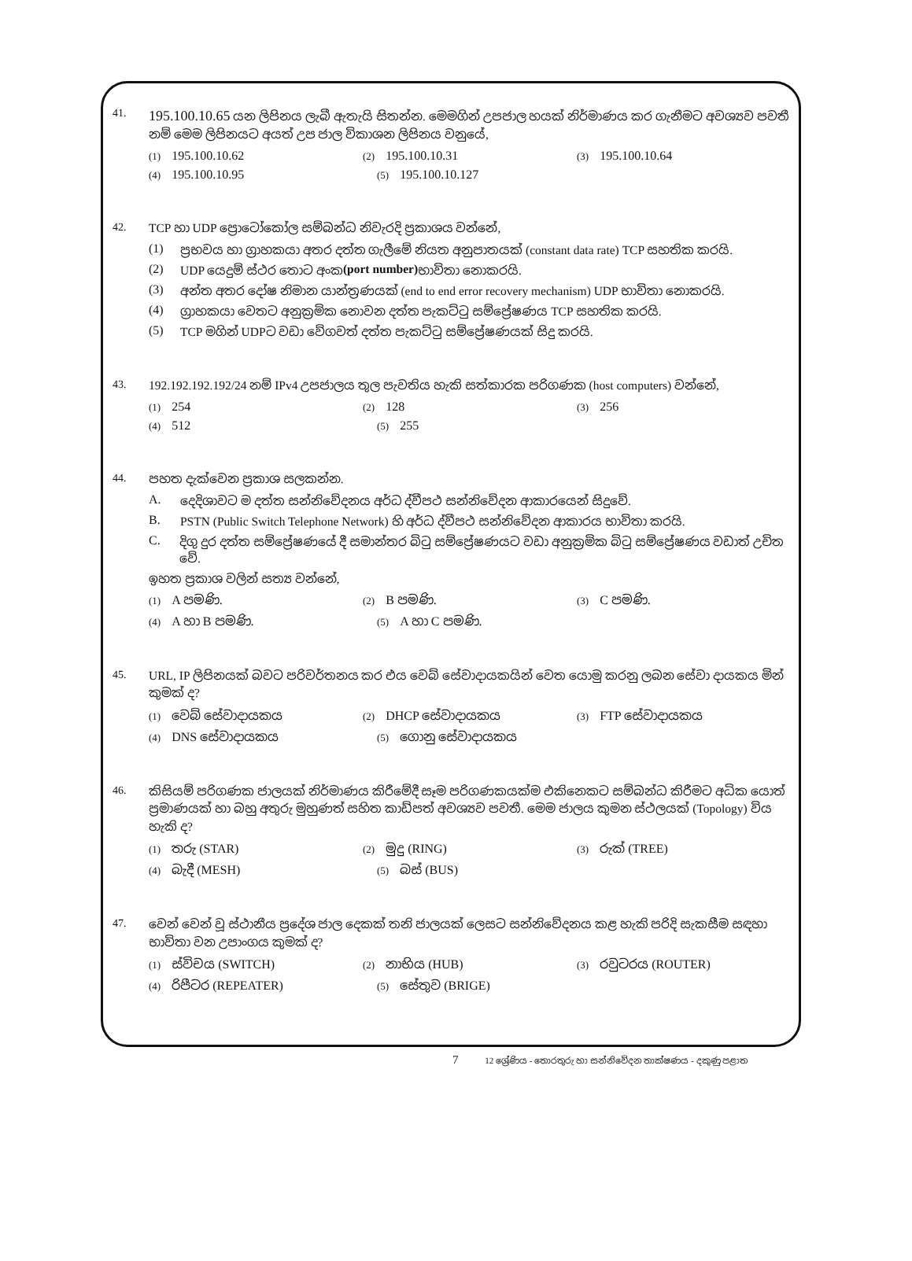41.
195.100.10.65 යන ලිපිනය ලැබී ඇතැයි සිතන්න. මෙමගින් උපජාල හයක් නිර්මාණය කර ගැනීමට අවශ්‍යව පවතී නම් මෙම ලිපිනයට අයත් උප ජාල විකාශන ලිපිනය වනුයේ,
(1) 195.100.10.62
(2) 195.100.10.31
(3) 195.100.10.64
(4) 195.100.10.95
(5) 195.100.10.127
42. TCP හා UDP ප්‍රොටෝකෝල සම්බන්ධ නිවැරදි ප්‍රකාශය වන්නේ,
(1) ප්‍රභවය හා ග්‍රාහකයා අතර දත්ත ගැලීමේ නියත අනුපාතයක් (constant data rate) TCP සහතික කරයි.
(2) UDP යෙදුම් ස්ථර තොට අංක (port number) භාවිතා නොකරයි.
(3) අන්ත අතර දෝෂ නිමාන යාන්ත්‍රණයක් (end to end error recovery mechanism) UDP භාවිතා නොකරයි.
(4) ග්‍රාහකයා වෙතට අනුක්‍රමික නොවන දත්ත පැකට්ටු සම්ප්‍රේෂණය TCP සහතික කරයි.
(5) TCP මගින් UDPට වඩා වේගවත් දත්ත පැකට්ටු සම්ප්‍රේෂණයක් සිදු කරයි.
43. 192.192.192.192/24 නම් IPv4 උපජාලය තුල පැවතිය හැකි සත්කාරක පරිගණක (host computers) වන්නේ,
(1) 254
(2) 128
(3) 256
(4) 512
(5) 255
44. පහත දැක්වෙන ප්‍රකාශ සලකන්න.
A. දෙදිශාවට ම දත්ත සන්නිවේදනය අර්ධ ද්වීපථ සන්නිවේදන ආකාරයෙන් සිදුවේ.
B. PSTN (Public Switch Telephone Network) හි අර්ධ ද්වීපථ සන්නිවේදන ආකාරය භාවිතා කරයි.
C. දිගු දුර දත්ත සම්ප්‍රේෂණයේ දී සමාන්තර බිටු සම්ප්‍රේෂණයට වඩා අනුක්‍රමික බිටු සම්ප්‍රේෂණය වඩාත් උචිත වේ.
ඉහත ප්‍රකාශ වලින් සත්‍ය වන්නේ,
(1) A පමණි.
(2) B පමණි.
(3) C පමණි.
(4) A හා B පමණි.
(5) A හා C පමණි.
45. URL, IP ලිපිනයක් බවට පරිවර්තනය කර එය වෙබ් සේවාදායකයින් වෙත යොමු කරනු ලබන සේවා දායකය මින් කුමක් ද?
(1) වෙබ් සේවාදායකය
(2) DHCP සේවාදායකය
(3) FTP සේවාදායකය
(4) DNS සේවාදායකය
(5) ගොනු සේවාදායකය
46. කිසියම් පරිගණක ජාලයක් නිර්මාණය කිරීමේදී සෑම පරිගණකයක්ම එකිනෙකට සම්බන්ධ කිරීමට අධික යොත් ප්‍රමාණයක් හා බහු අතුරු මුහුණත් සහිත කාඩ්පත් අවශ්‍යව පවතී. මෙම ජාලය කුමන ස්ථලයක් (Topology) විය හැකි ද?
(1) තරු (STAR)
(2) මුදු (RING)
(3) රුක් (TREE)
(4) බැදී (MESH)
(5) බස් (BUS)
47. වෙන් වෙන් වූ ස්ථානීය ප්‍රදේශ ජාල දෙකක් තනි ජාලයක් ලෙසට සන්නිවේදනය කළ හැකි පරිදි සැකසීම සඳහා භාවිතා වන උපාංගය කුමක් ද?
(1) ස්විචය (SWITCH)
(2) නාභිය (HUB)
(3) රවුටරය (ROUTER)
(4) රිපීටර (REPEATER)
(5) සේතුව (BRIGE)
7 12 ශ්‍රේණිය - තොරතුරු හා සන්නිවේදන තාක්ෂණය - දකුණු පළාත